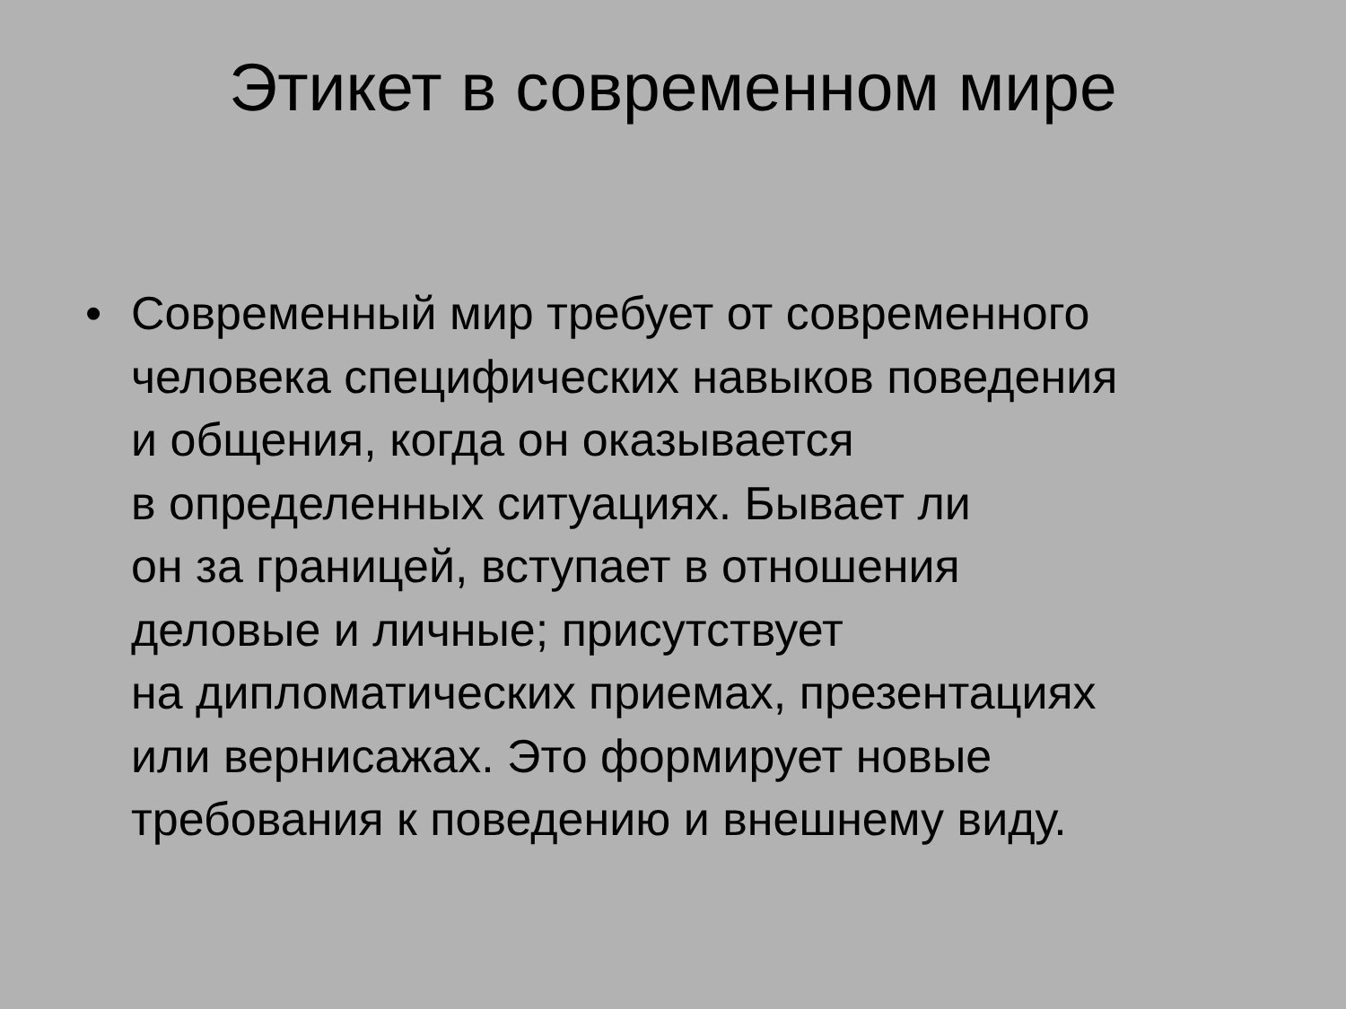Этикет в современном мире
• Современный мир требует от современного
человека специфических навыков поведения
и общения, когда он оказывается
в определенных ситуациях. Бывает ли
он за границей, вступает в отношения
деловые и личные; присутствует
на дипломатических приемах, презентациях
или вернисажах. Это формирует новые
требования к поведению и внешнему виду.